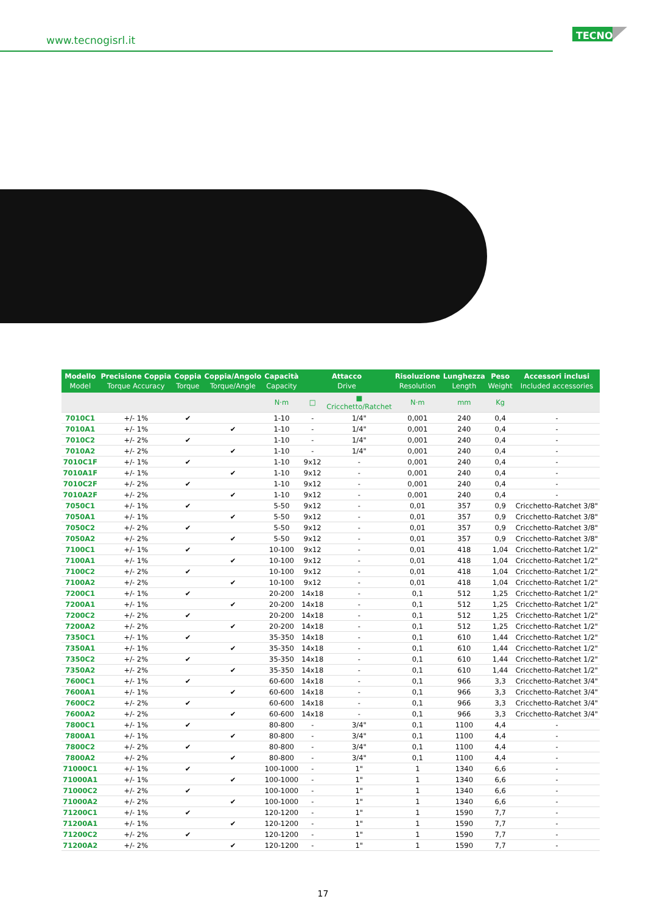www.tecnogisrl.it
TECNO
| Modello Model | Precisione Coppia Torque Accuracy | Coppia Torque | Coppia/Angolo Torque/Angle | Capacità Capacity | Attacco Drive | | Risoluzione Resolution | Lunghezza Length | Peso Weight | Accessori inclusi Included accessories |
| --- | --- | --- | --- | --- | --- | --- | --- | --- | --- | --- |
| | | | | N·m | □ | ■ Cricchetto/Ratchet | N·m | mm | Kg | |
| 7010C1 | +/- 1% | ✔ | | 1-10 | - | 1/4" | 0,001 | 240 | 0,4 | - |
| 7010A1 | +/- 1% | | ✔ | 1-10 | - | 1/4" | 0,001 | 240 | 0,4 | - |
| 7010C2 | +/- 2% | ✔ | | 1-10 | - | 1/4" | 0,001 | 240 | 0,4 | - |
| 7010A2 | +/- 2% | | ✔ | 1-10 | - | 1/4" | 0,001 | 240 | 0,4 | - |
| 7010C1F | +/- 1% | ✔ | | 1-10 | 9x12 | - | 0,001 | 240 | 0,4 | - |
| 7010A1F | +/- 1% | | ✔ | 1-10 | 9x12 | - | 0,001 | 240 | 0,4 | - |
| 7010C2F | +/- 2% | ✔ | | 1-10 | 9x12 | - | 0,001 | 240 | 0,4 | - |
| 7010A2F | +/- 2% | | ✔ | 1-10 | 9x12 | - | 0,001 | 240 | 0,4 | - |
| 7050C1 | +/- 1% | ✔ | | 5-50 | 9x12 | - | 0,01 | 357 | 0,9 | Cricchetto-Ratchet 3/8" |
| 7050A1 | +/- 1% | | ✔ | 5-50 | 9x12 | - | 0,01 | 357 | 0,9 | Cricchetto-Ratchet 3/8" |
| 7050C2 | +/- 2% | ✔ | | 5-50 | 9x12 | - | 0,01 | 357 | 0,9 | Cricchetto-Ratchet 3/8" |
| 7050A2 | +/- 2% | | ✔ | 5-50 | 9x12 | - | 0,01 | 357 | 0,9 | Cricchetto-Ratchet 3/8" |
| 7100C1 | +/- 1% | ✔ | | 10-100 | 9x12 | - | 0,01 | 418 | 1,04 | Cricchetto-Ratchet 1/2" |
| 7100A1 | +/- 1% | | ✔ | 10-100 | 9x12 | - | 0,01 | 418 | 1,04 | Cricchetto-Ratchet 1/2" |
| 7100C2 | +/- 2% | ✔ | | 10-100 | 9x12 | - | 0,01 | 418 | 1,04 | Cricchetto-Ratchet 1/2" |
| 7100A2 | +/- 2% | | ✔ | 10-100 | 9x12 | - | 0,01 | 418 | 1,04 | Cricchetto-Ratchet 1/2" |
| 7200C1 | +/- 1% | ✔ | | 20-200 | 14x18 | - | 0,1 | 512 | 1,25 | Cricchetto-Ratchet 1/2" |
| 7200A1 | +/- 1% | | ✔ | 20-200 | 14x18 | - | 0,1 | 512 | 1,25 | Cricchetto-Ratchet 1/2" |
| 7200C2 | +/- 2% | ✔ | | 20-200 | 14x18 | - | 0,1 | 512 | 1,25 | Cricchetto-Ratchet 1/2" |
| 7200A2 | +/- 2% | | ✔ | 20-200 | 14x18 | - | 0,1 | 512 | 1,25 | Cricchetto-Ratchet 1/2" |
| 7350C1 | +/- 1% | ✔ | | 35-350 | 14x18 | - | 0,1 | 610 | 1,44 | Cricchetto-Ratchet 1/2" |
| 7350A1 | +/- 1% | | ✔ | 35-350 | 14x18 | - | 0,1 | 610 | 1,44 | Cricchetto-Ratchet 1/2" |
| 7350C2 | +/- 2% | ✔ | | 35-350 | 14x18 | - | 0,1 | 610 | 1,44 | Cricchetto-Ratchet 1/2" |
| 7350A2 | +/- 2% | | ✔ | 35-350 | 14x18 | - | 0,1 | 610 | 1,44 | Cricchetto-Ratchet 1/2" |
| 7600C1 | +/- 1% | ✔ | | 60-600 | 14x18 | - | 0,1 | 966 | 3,3 | Cricchetto-Ratchet 3/4" |
| 7600A1 | +/- 1% | | ✔ | 60-600 | 14x18 | - | 0,1 | 966 | 3,3 | Cricchetto-Ratchet 3/4" |
| 7600C2 | +/- 2% | ✔ | | 60-600 | 14x18 | - | 0,1 | 966 | 3,3 | Cricchetto-Ratchet 3/4" |
| 7600A2 | +/- 2% | | ✔ | 60-600 | 14x18 | - | 0,1 | 966 | 3,3 | Cricchetto-Ratchet 3/4" |
| 7800C1 | +/- 1% | ✔ | | 80-800 | - | 3/4" | 0,1 | 1100 | 4,4 | - |
| 7800A1 | +/- 1% | | ✔ | 80-800 | - | 3/4" | 0,1 | 1100 | 4,4 | - |
| 7800C2 | +/- 2% | ✔ | | 80-800 | - | 3/4" | 0,1 | 1100 | 4,4 | - |
| 7800A2 | +/- 2% | | ✔ | 80-800 | - | 3/4" | 0,1 | 1100 | 4,4 | - |
| 71000C1 | +/- 1% | ✔ | | 100-1000 | - | 1" | 1 | 1340 | 6,6 | - |
| 71000A1 | +/- 1% | | ✔ | 100-1000 | - | 1" | 1 | 1340 | 6,6 | - |
| 71000C2 | +/- 2% | ✔ | | 100-1000 | - | 1" | 1 | 1340 | 6,6 | - |
| 71000A2 | +/- 2% | | ✔ | 100-1000 | - | 1" | 1 | 1340 | 6,6 | - |
| 71200C1 | +/- 1% | ✔ | | 120-1200 | - | 1" | 1 | 1590 | 7,7 | - |
| 71200A1 | +/- 1% | | ✔ | 120-1200 | - | 1" | 1 | 1590 | 7,7 | - |
| 71200C2 | +/- 2% | ✔ | | 120-1200 | - | 1" | 1 | 1590 | 7,7 | - |
| 71200A2 | +/- 2% | | ✔ | 120-1200 | - | 1" | 1 | 1590 | 7,7 | - |
17